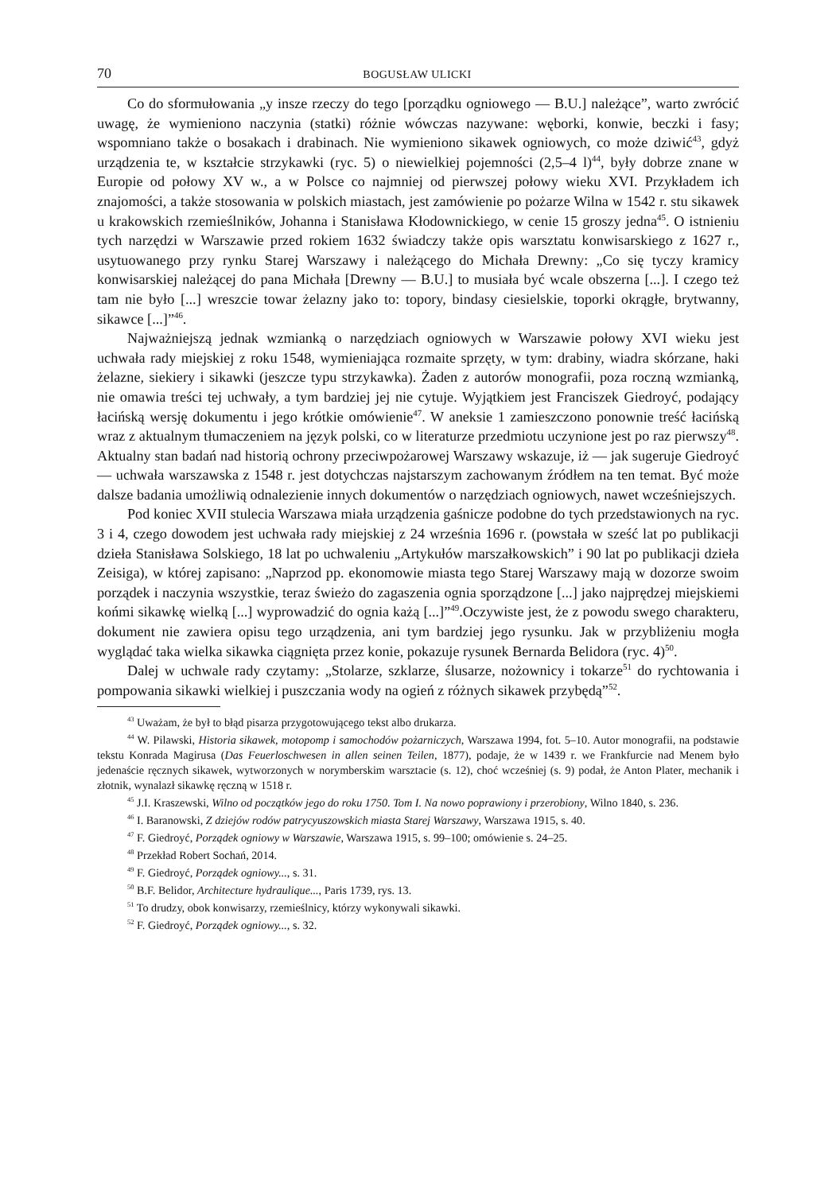70 BOGUSŁAW ULICKI
Co do sformułowania „y insze rzeczy do tego [porządku ogniowego — B.U.] należące”, warto zwrócić uwagę, że wymieniono naczynia (statki) różnie wówczas nazywane: węborki, konwie, beczki i fasy; wspomniano także o bosakach i drabinach. Nie wymieniono sikawek ogniowych, co może dziwić<sup>43</sup>, gdyż urządzenia te, w kształcie strzykawki (ryc. 5) o niewielkiej pojemności (2,5–4 l)<sup>44</sup>, były dobrze znane w Europie od połowy XV w., a w Polsce co najmniej od pierwszej połowy wieku XVI. Przykładem ich znajomości, a także stosowania w polskich miastach, jest zamówienie po pożarze Wilna w 1542 r. stu sikawek u krakowskich rzemieślników, Johanna i Stanisława Kłodownickiego, w cenie 15 groszy jedna<sup>45</sup>. O istnieniu tych narzędzi w Warszawie przed rokiem 1632 świadczy także opis warsztatu konwisarskiego z 1627 r., usytuowanego przy rynku Starej Warszawy i należącego do Michała Drewny: „Co się tyczy kramicy konwisarskiej należącej do pana Michała [Drewny — B.U.] to musiała być wcale obszerna [...]. I czego też tam nie było [...] wreszcie towar żelazny jako to: topory, bindasy ciesielskie, toporki okrągłe, brytwanny, sikawce [...]”<sup>46</sup>.
Najważniejszą jednak wzmianką o narzędziach ogniowych w Warszawie połowy XVI wieku jest uchwała rady miejskiej z roku 1548, wymieniająca rozmaite sprzęty, w tym: drabiny, wiadra skórzane, haki żelazne, siekiery i sikawki (jeszcze typu strzykawka). Żaden z autorów monografii, poza roczną wzmianką, nie omawia treści tej uchwały, a tym bardziej jej nie cytuje. Wyjątkiem jest Franciszek Giedroyć, podający łacińską wersję dokumentu i jego krótkie omówienie<sup>47</sup>. W aneksie 1 zamieszczono ponownie treść łacińską wraz z aktualnym tłumaczeniem na język polski, co w literaturze przedmiotu uczynione jest po raz pierwszy<sup>48</sup>. Aktualny stan badań nad historią ochrony przeciwpożarowej Warszawy wskazuje, iż — jak sugeruje Giedroyć — uchwała warszawska z 1548 r. jest dotychczas najstarszym zachowanym źródłem na ten temat. Być może dalsze badania umożliwią odnalezienie innych dokumentów o narzędziach ogniowych, nawet wcześniejszych.
Pod koniec XVII stulecia Warszawa miała urządzenia gaśnicze podobne do tych przedstawionych na ryc. 3 i 4, czego dowodem jest uchwała rady miejskiej z 24 września 1696 r. (powstała w sześć lat po publikacji dzieła Stanisława Solskiego, 18 lat po uchwaleniu „Artykułów marszałkowskich” i 90 lat po publikacji dzieła Zeisiga), w której zapisano: „Naprzod pp. ekonomowie miasta tego Starej Warszawy mają w dozorze swoim porządek i naczynia wszystkie, teraz świeżo do zagaszenia ognia sporządzone [...] jako najprędzej miejskiemi końmi sikawkę wielką [...] wyprowadzić do ognia każą [...]”<sup>49</sup>.Oczywiste jest, że z powodu swego charakteru, dokument nie zawiera opisu tego urządzenia, ani tym bardziej jego rysunku. Jak w przybliżeniu mogła wyglądać taka wielka sikawka ciągnięta przez konie, pokazuje rysunek Bernarda Belidora (ryc. 4)<sup>50</sup>.
Dalej w uchwale rady czytamy: „Stolarze, szklarze, ślusarze, nożownicy i tokarze<sup>51</sup> do rychtowania i pompowania sikawki wielkiej i puszczania wody na ogień z różnych sikawek przybędą”<sup>52</sup>.
<sup>43</sup> Uważam, że był to błąd pisarza przygotowującego tekst albo drukarza.
<sup>44</sup> W. Pilawski, Historia sikawek, motopomp i samochodów pożarniczych, Warszawa 1994, fot. 5–10. Autor monografii, na podstawie tekstu Konrada Magirusa (Das Feuerloschwesen in allen seinen Teilen, 1877), podaje, że w 1439 r. we Frankfurcie nad Menem było jedenaście ręcznych sikawek, wytworzonych w norymberskim warsztacie (s. 12), choć wcześniej (s. 9) podał, że Anton Plater, mechanik i złotnik, wynalazł sikawkę ręczną w 1518 r.
<sup>45</sup> J.I. Kraszewski, Wilno od początków jego do roku 1750. Tom I. Na nowo poprawiony i przerobiony, Wilno 1840, s. 236.
<sup>46</sup> I. Baranowski, Z dziejów rodów patrycyuszowskich miasta Starej Warszawy, Warszawa 1915, s. 40.
<sup>47</sup> F. Giedroyć, Porządek ogniowy w Warszawie, Warszawa 1915, s. 99–100; omówienie s. 24–25.
<sup>48</sup> Przekład Robert Sochań, 2014.
<sup>49</sup> F. Giedroyć, Porządek ogniowy..., s. 31.
<sup>50</sup> B.F. Belidor, Architecture hydraulique..., Paris 1739, rys. 13.
<sup>51</sup> To drudzy, obok konwisarzy, rzemieślnicy, którzy wykonywali sikawki.
<sup>52</sup> F. Giedroyć, Porządek ogniowy..., s. 32.